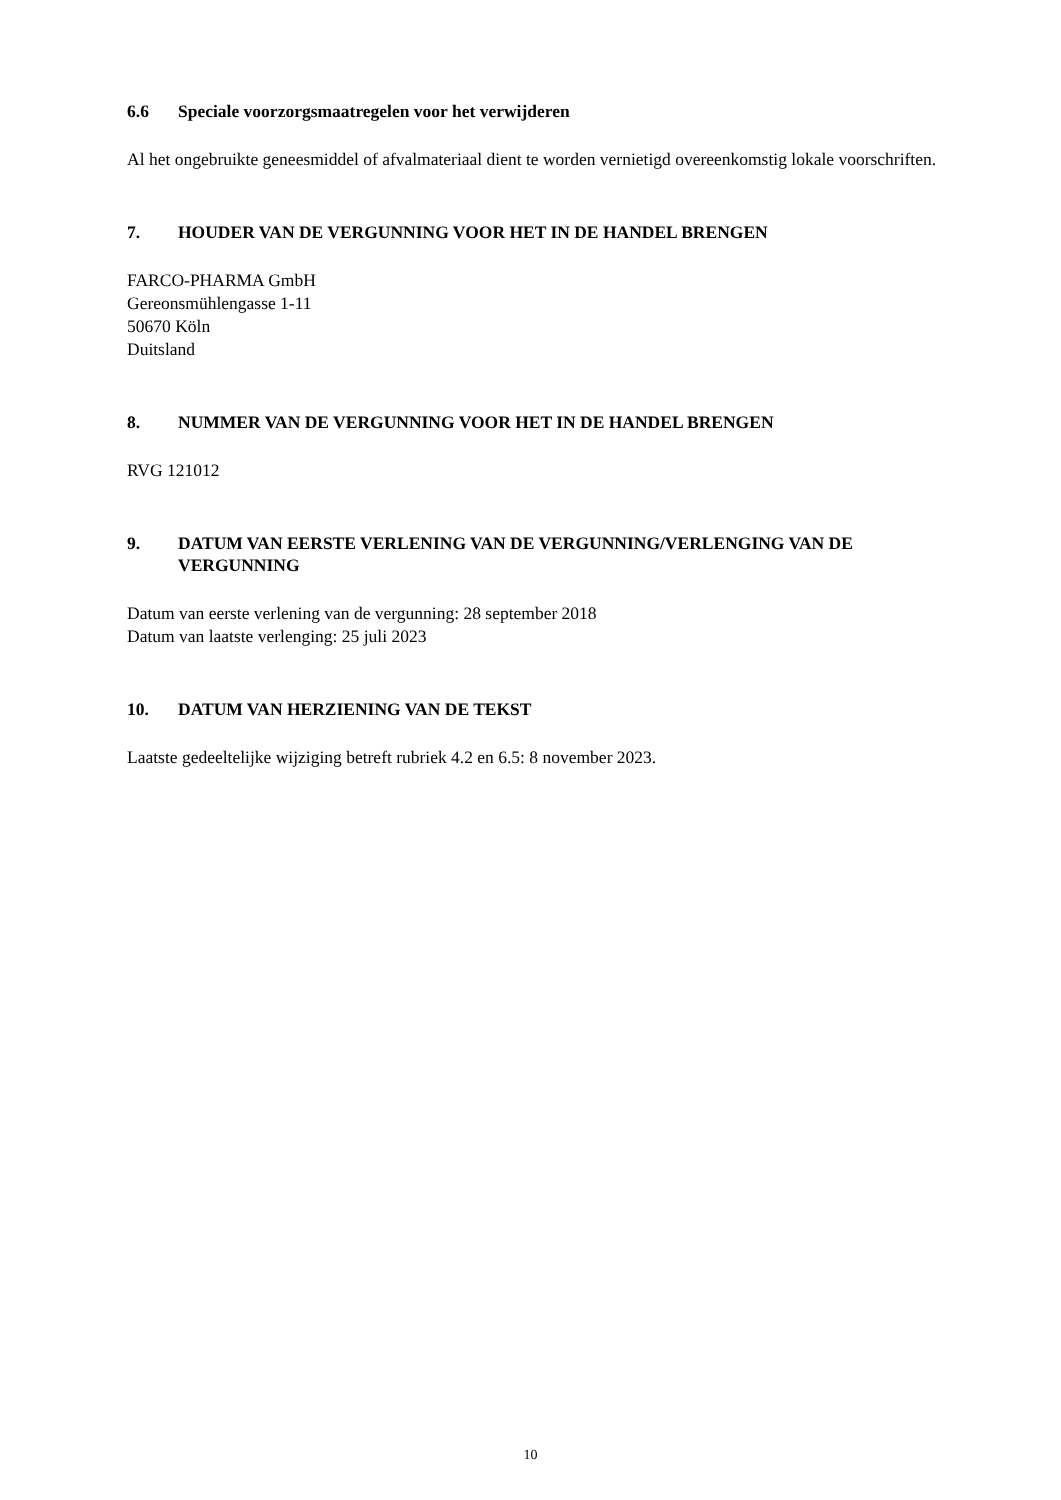6.6 Speciale voorzorgsmaatregelen voor het verwijderen
Al het ongebruikte geneesmiddel of afvalmateriaal dient te worden vernietigd overeenkomstig lokale voorschriften.
7. HOUDER VAN DE VERGUNNING VOOR HET IN DE HANDEL BRENGEN
FARCO-PHARMA GmbH
Gereonsmühlengasse 1-11
50670 Köln
Duitsland
8. NUMMER VAN DE VERGUNNING VOOR HET IN DE HANDEL BRENGEN
RVG 121012
9. DATUM VAN EERSTE VERLENING VAN DE VERGUNNING/VERLENGING VAN DE VERGUNNING
Datum van eerste verlening van de vergunning: 28 september 2018
Datum van laatste verlenging: 25 juli 2023
10. DATUM VAN HERZIENING VAN DE TEKST
Laatste gedeeltelijke wijziging betreft rubriek 4.2 en 6.5: 8 november 2023.
10